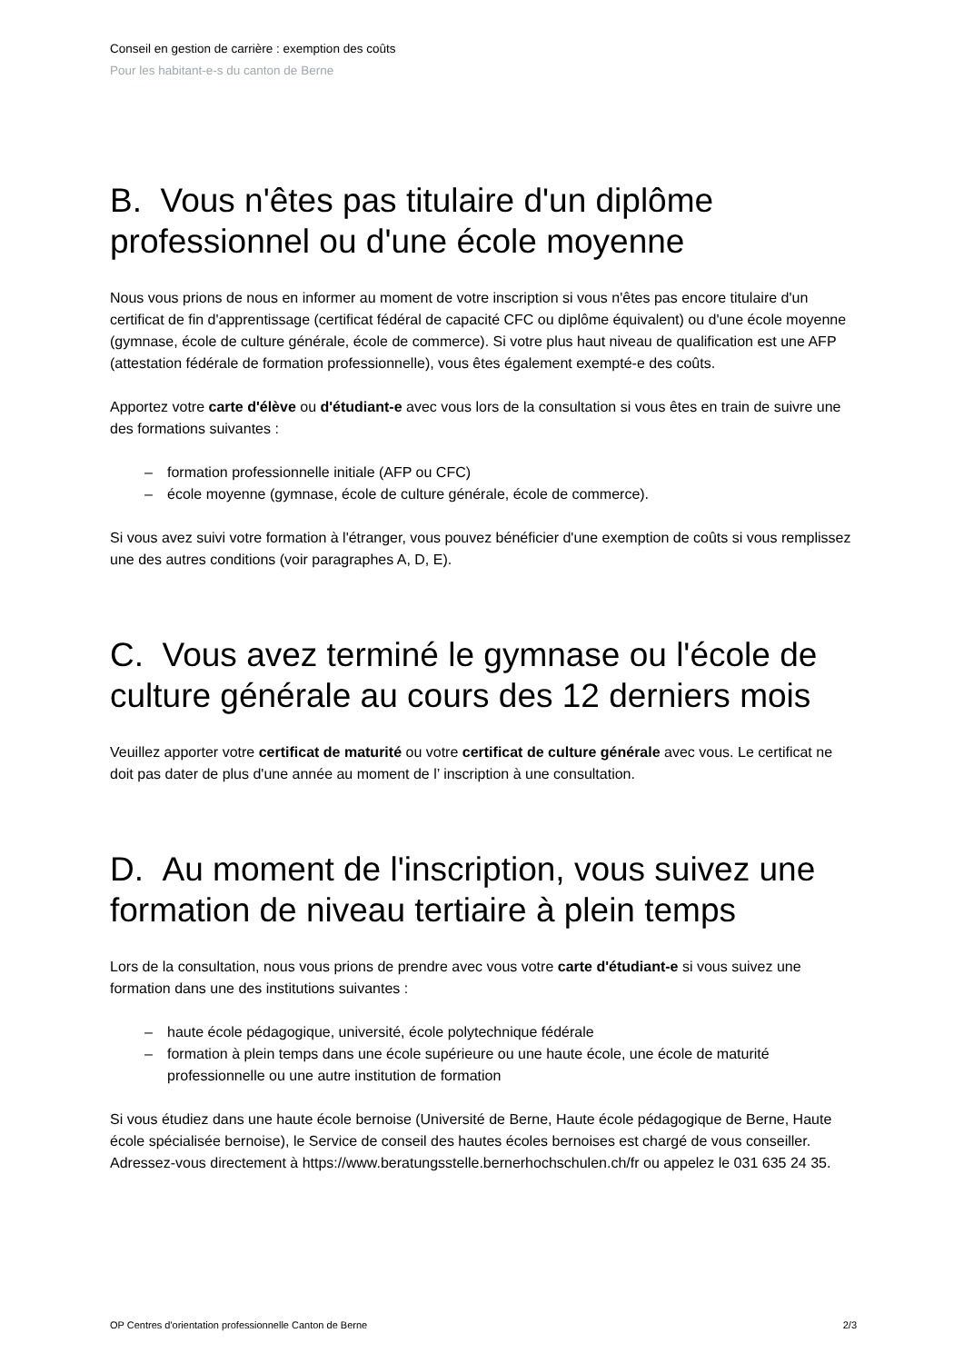Conseil en gestion de carrière : exemption des coûts
Pour les habitant-e-s du canton de Berne
B. Vous n'êtes pas titulaire d'un diplôme professionnel ou d'une école moyenne
Nous vous prions de nous en informer au moment de votre inscription si vous n'êtes pas encore titulaire d'un certificat de fin d'apprentissage (certificat fédéral de capacité CFC ou diplôme équivalent) ou d'une école moyenne (gymnase, école de culture générale, école de commerce). Si votre plus haut niveau de qualification est une AFP (attestation fédérale de formation professionnelle), vous êtes également exempté-e des coûts.
Apportez votre carte d'élève ou d'étudiant-e avec vous lors de la consultation si vous êtes en train de suivre une des formations suivantes :
– formation professionnelle initiale (AFP ou CFC)
– école moyenne (gymnase, école de culture générale, école de commerce).
Si vous avez suivi votre formation à l'étranger, vous pouvez bénéficier d'une exemption de coûts si vous remplissez une des autres conditions (voir paragraphes A, D, E).
C. Vous avez terminé le gymnase ou l'école de culture générale au cours des 12 derniers mois
Veuillez apporter votre certificat de maturité ou votre certificat de culture générale avec vous. Le certificat ne doit pas dater de plus d'une année au moment de l’ inscription à une consultation.
D. Au moment de l'inscription, vous suivez une formation de niveau tertiaire à plein temps
Lors de la consultation, nous vous prions de prendre avec vous votre carte d'étudiant-e si vous suivez une formation dans une des institutions suivantes :
– haute école pédagogique, université, école polytechnique fédérale
– formation à plein temps dans une école supérieure ou une haute école, une école de maturité professionnelle ou une autre institution de formation
Si vous étudiez dans une haute école bernoise (Université de Berne, Haute école pédagogique de Berne, Haute école spécialisée bernoise), le Service de conseil des hautes écoles bernoises est chargé de vous conseiller. Adressez-vous directement à https://www.beratungsstelle.bernerhochschulen.ch/fr ou appelez le 031 635 24 35.
OP Centres d'orientation professionnelle Canton de Berne 2/3